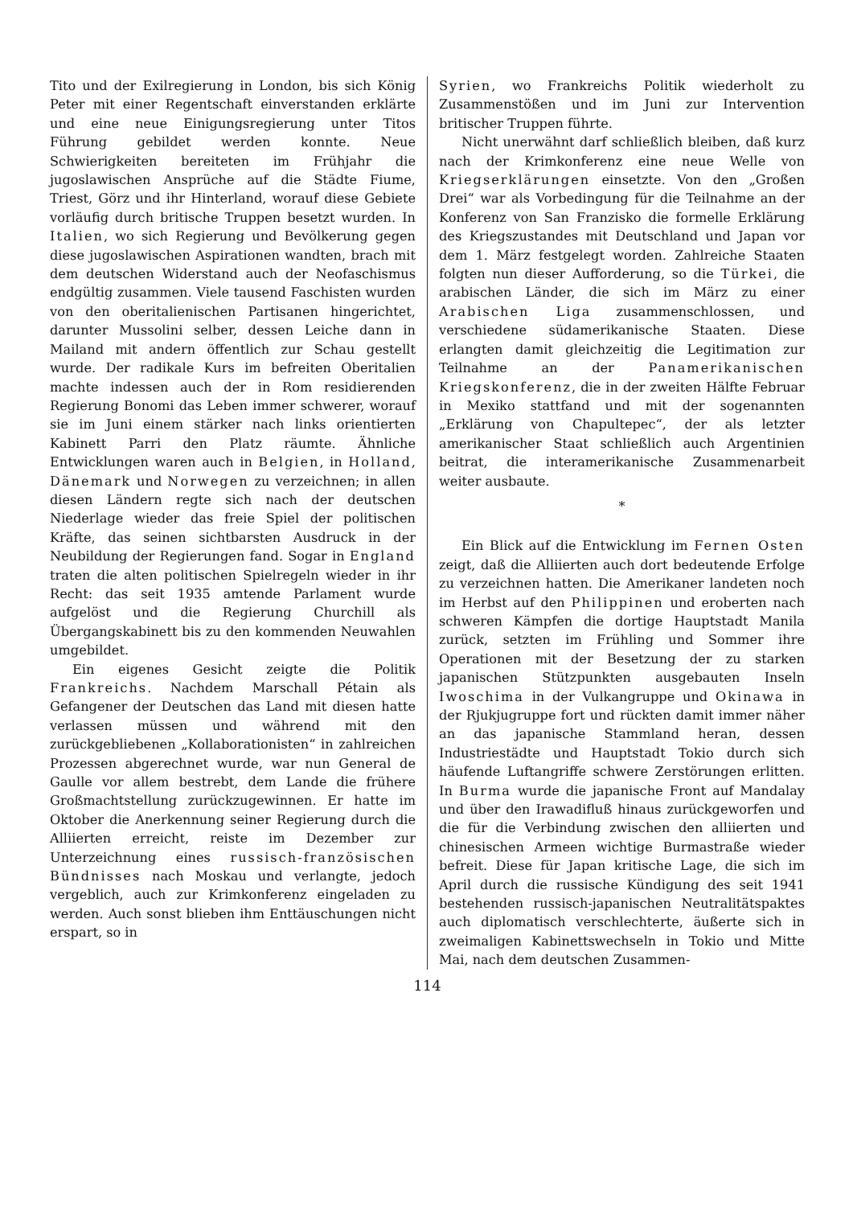Tito und der Exilregierung in London, bis sich König Peter mit einer Regentschaft einverstanden erklärte und eine neue Einigungsregierung unter Titos Führung gebildet werden konnte. Neue Schwierigkeiten bereiteten im Frühjahr die jugoslawischen Ansprüche auf die Städte Fiume, Triest, Görz und ihr Hinterland, worauf diese Gebiete vorläufig durch britische Truppen besetzt wurden. In Italien, wo sich Regierung und Bevölkerung gegen diese jugoslawischen Aspirationen wandten, brach mit dem deutschen Widerstand auch der Neofaschismus endgültig zusammen. Viele tausend Faschisten wurden von den oberitalienischen Partisanen hingerichtet, darunter Mussolini selber, dessen Leiche dann in Mailand mit andern öffentlich zur Schau gestellt wurde. Der radikale Kurs im befreiten Oberitalien machte indessen auch der in Rom residierenden Regierung Bonomi das Leben immer schwerer, worauf sie im Juni einem stärker nach links orientierten Kabinett Parri den Platz räumte. Ähnliche Entwicklungen waren auch in Belgien, in Holland, Dänemark und Norwegen zu verzeichnen; in allen diesen Ländern regte sich nach der deutschen Niederlage wieder das freie Spiel der politischen Kräfte, das seinen sichtbarsten Ausdruck in der Neubildung der Regierungen fand. Sogar in England traten die alten politischen Spielregeln wieder in ihr Recht: das seit 1935 amtende Parlament wurde aufgelöst und die Regierung Churchill als Übergangskabinett bis zu den kommenden Neuwahlen umgebildet.
Ein eigenes Gesicht zeigte die Politik Frankreichs. Nachdem Marschall Pétain als Gefangener der Deutschen das Land mit diesen hatte verlassen müssen und während mit den zurückgebliebenen „Kollaborationisten“ in zahlreichen Prozessen abgerechnet wurde, war nun General de Gaulle vor allem bestrebt, dem Lande die frühere Großmachtstellung zurückzugewinnen. Er hatte im Oktober die Anerkennung seiner Regierung durch die Alliierten erreicht, reiste im Dezember zur Unterzeichnung eines russisch-französischen Bündnisses nach Moskau und verlangte, jedoch vergeblich, auch zur Krimkonferenz eingeladen zu werden. Auch sonst blieben ihm Enttäuschungen nicht erspart, so in
Syrien, wo Frankreichs Politik wiederholt zu Zusammenstößen und im Juni zur Intervention britischer Truppen führte.
Nicht unerwähnt darf schließlich bleiben, daß kurz nach der Krimkonferenz eine neue Welle von Kriegserklärungen einsetzte. Von den „Großen Drei“ war als Vorbedingung für die Teilnahme an der Konferenz von San Franzisko die formelle Erklärung des Kriegszustandes mit Deutschland und Japan vor dem 1. März festgelegt worden. Zahlreiche Staaten folgten nun dieser Aufforderung, so die Türkei, die arabischen Länder, die sich im März zu einer Arabischen Liga zusammenschlossen, und verschiedene südamerikanische Staaten. Diese erlangten damit gleichzeitig die Legitimation zur Teilnahme an der Panamerikanischen Kriegskonferenz, die in der zweiten Hälfte Februar in Mexiko stattfand und mit der sogenannten „Erklärung von Chapultepec“, der als letzter amerikanischer Staat schließlich auch Argentinien beitrat, die interamerikanische Zusammenarbeit weiter ausbaute.
*
Ein Blick auf die Entwicklung im Fernen Osten zeigt, daß die Alliierten auch dort bedeutende Erfolge zu verzeichnen hatten. Die Amerikaner landeten noch im Herbst auf den Philippinen und eroberten nach schweren Kämpfen die dortige Hauptstadt Manila zurück, setzten im Frühling und Sommer ihre Operationen mit der Besetzung der zu starken japanischen Stützpunkten ausgebauten Inseln Iwoschima in der Vulkangruppe und Okinawa in der Rjukjugruppe fort und rückten damit immer näher an das japanische Stammland heran, dessen Industriestädte und Hauptstadt Tokio durch sich häufende Luftangriffe schwere Zerstörungen erlitten. In Burma wurde die japanische Front auf Mandalay und über den Irawadifluß hinaus zurückgeworfen und die für die Verbindung zwischen den alliierten und chinesischen Armeen wichtige Burmastraße wieder befreit. Diese für Japan kritische Lage, die sich im April durch die russische Kündigung des seit 1941 bestehenden russisch-japanischen Neutralitätspaktes auch diplomatisch verschlechterte, äußerte sich in zweimaligen Kabinettswechseln in Tokio und Mitte Mai, nach dem deutschen Zusammen-
114